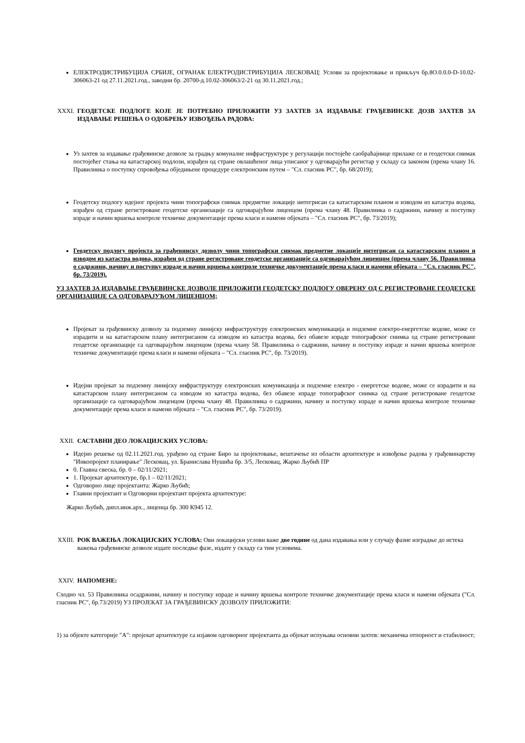ЕЛЕКТРОДИСТРИБУЦИЈА СРБИЈЕ, ОГРАНАК ЕЛЕКТРОДИСТРИБУЦИЈА ЛЕСКОВАЦ: Услови за пројектовање и прикључ бр.8О.0.0.0-D-10.02-306063-21 од 27.11.2021.год., заводни бр. 20700-д.10.02-306063/2-21 од 30.11.2021.год.;
XXXI. ГЕОДЕТСКЕ ПОДЛОГЕ КОЈЕ ЈЕ ПОТРЕБНО ПРИЛОЖИТИ УЗ ЗАХТЕВ ЗА ИЗДАВАЊЕ ГРАЂЕВИНСКЕ ДОЗВ ЗАХТЕВ ЗА ИЗДАВАЊЕ РЕШЕЊА О ОДОБРЕЊУ ИЗВОЂЕЊА РАДОВА:
Уз захтев за издавање грађевинске дозволе за градњу комуналне инфраструктуре у регулацији постојеће саобраћајнице прилаже се и геодетски снимак постојећег стања на катастарској подлози, израђен од стране овлашћеног лица уписаног у одговарајући регистар у складу са законом (према члану 16. Правилника о поступку спровођења обједињене процедуре електронским путем – "Сл. гласник РС", бр. 68/2019);
Геодетску подлогу идејног пројекта чини топографски снимак предметне локације интегрисан са катастарским планом и изводом из катастра водова, израђен од стране регистроване геодетске организације са одговарајућом лиценцом (према члану 48. Правилника о садржини, начину и поступку израде и начин вршења контроле техничке документације према класи и намени објеката – "Сл. гласник РС", бр. 73/2019);
Геодетску подлогу пројекта за грађевинску дозволу чини топографски снимак предметне локације интегрисан са катастарским планом и изводом из катастра водова, израђен од стране регистроване геодетске организације са одговарајућом лиценцом (према члану 56. Правилника о садржини, начину и поступку израде и начин вршења контроле техничке документације према класи и намени објеката – "Сл. гласник РС", бр. 73/2019).
УЗ ЗАХТЕВ ЗА ИЗДАВАЊЕ ГРАЂЕВИНСКЕ ДОЗВОЛЕ ПРИЛОЖИТИ ГЕОДЕТСКУ ПОДЛОГУ ОВЕРЕНУ ОД С РЕГИСТРОВАНЕ ГЕОДЕТСКЕ ОРГАНИЗАЦИЈЕ СА ОДГОВАРАЈУЋОМ ЛИЦЕНЦОМ;
Пројекат за грађевинску дозволу за подземну линијску инфраструктуру електронских комуникација и подземне електро-енергетске водове, може се израдити и на катастарском плану интегрисаном са изводом из катастра водова, без обавезе израде топографског снимка од стране регистроване геодетске организације са одговарајућом лиценцом (према члану 58. Правилника о садржини, начину и поступку израде и начин вршења контроле техничке документације према класи и намени објеката – "Сл. гласник РС", бр. 73/2019).
Идејни пројекат за подземну линијску инфраструктуру електронских комуникација и подземне електро - енергетске водове, може се израдити и на катастарском плану интегрисаном са изводом из катастра водова, без обавезе израде топографског снимка од стране регистроване геодетске организације са одговарајућом лиценцом (према члану 48. Правилника о садржини, начину и поступку израде и начин вршења контроле техничке документације према класи и намени објеката – "Сл. гласник РС", бр. 73/2019).
XXII. САСТАВНИ ДЕО ЛОКАЦИЈСКИХ УСЛОВА:
Идејно решење од 02.11.2021.год. урађено од стране Биро за пројектовање, вештачење из области архитектуре и извођење радова у грађевинарству "Инкопројект планирање" Лесковац, ул. Бранислава Нушића бр. 3/5, Лесковац, Жарко Љубић ПР
0. Главна свеска, бр. 0 – 02/11/2021;
1. Пројекат архитектуре, бр.1 – 02/11/2021;
Одговорно лице пројектанта: Жарко Љубић;
Главни пројектант и Одговорни пројектант пројекта архитектуре:
Жарко Љубић, дипл.инж.арх., лиценца бр. 300 К945 12.
XXIII. РОК ВАЖЕЊА ЛОКАЦИЈСКИХ УСЛОВА: Ови локацијски услови важе две године од дана издавања или у случају фазне изградње до истека важења грађевинске дозволе издате последње фазе, издате у складу са тим условима.
XXIV. НАПОМЕНЕ:
Сходно чл. 53 Правилника осадржини, начину и поступку израде и начину вршења контроле техничке документације према класи и намени објеката ("Сл. гласник РС", бр.73/2019) УЗ ПРОЈЕКАТ ЗА ГРАЂЕВИНСКУ ДОЗВОЛУ ПРИЛОЖИТИ:
1) за објекте категорије "А": пројекат архитектуре са изјавом одговорног пројектанта да објекат испуњава основни захтев: механичка отпорност и стабилност;